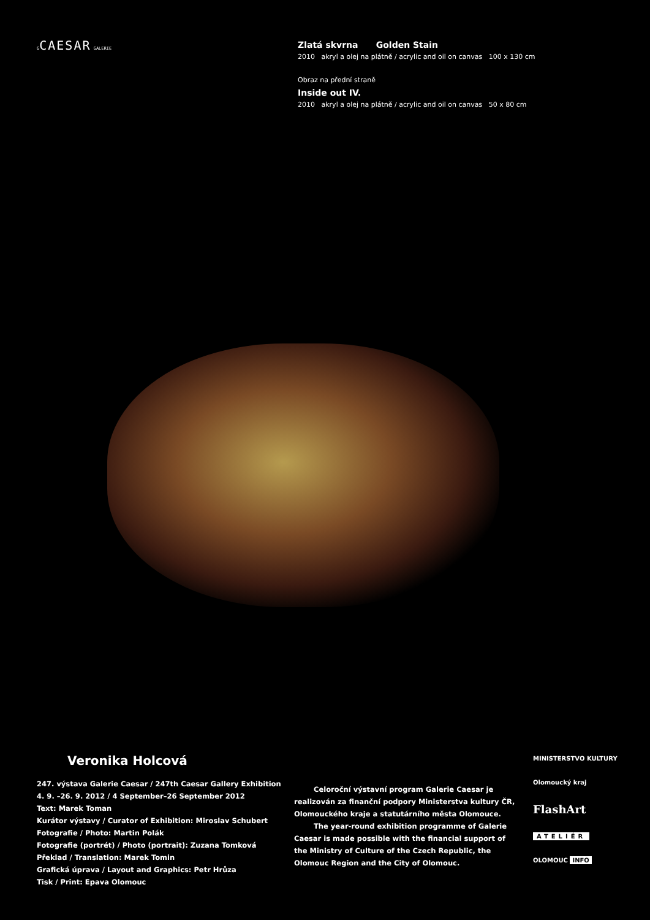GCAESAR GALERIE
Zlatá skvrna Golden Stain
2010 akryl a olej na plátně / acrylic and oil on canvas 100 x 130 cm
Obraz na přední straně
Inside out IV.
2010 akryl a olej na plátně / acrylic and oil on canvas 50 x 80 cm
Veronika Holcová
247. výstava Galerie Caesar / 247th Caesar Gallery Exhibition
4. 9. –26. 9. 2012 / 4 September–26 September 2012
Text: Marek Toman
Kurátor výstavy / Curator of Exhibition: Miroslav Schubert
Fotografie / Photo: Martin Polák
Fotografie (portrét) / Photo (portrait): Zuzana Tomková
Překlad / Translation: Marek Tomin
Grafická úprava / Layout and Graphics: Petr Hrůza
Tisk / Print: Epava Olomouc
Celoroční výstavní program Galerie Caesar je realizován za finanční podpory Ministerstva kultury ČR, Olomouckého kraje a statutárního města Olomouce.
The year-round exhibition programme of Galerie Caesar is made possible with the financial support of the Ministry of Culture of the Czech Republic, the Olomouc Region and the City of Olomouc.
MINISTERSTVO KULTURY
Olomoucký kraj
FlashArt
ATELIÉR
OLOMOUC INFO